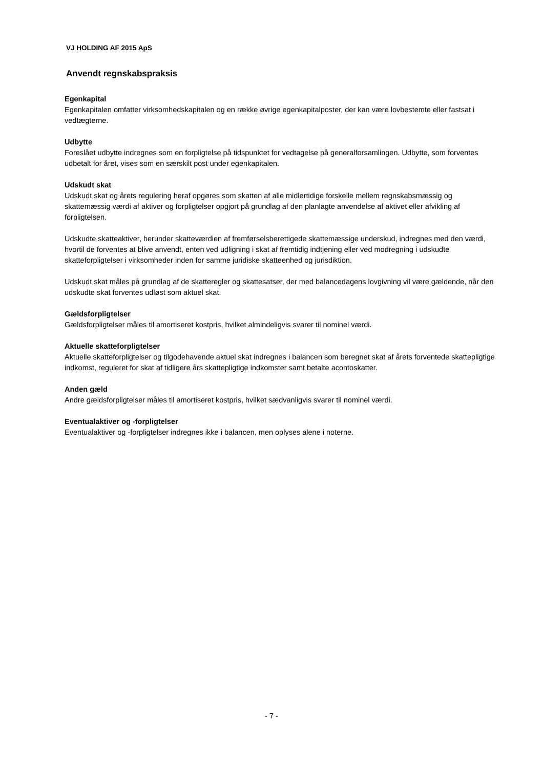VJ HOLDING AF 2015 ApS
Anvendt regnskabspraksis
Egenkapital
Egenkapitalen omfatter virksomhedskapitalen og en række øvrige egenkapitalposter, der kan være lovbestemte eller fastsat i vedtægterne.
Udbytte
Foreslået udbytte indregnes som en forpligtelse på tidspunktet for vedtagelse på generalforsamlingen. Udbytte, som forventes udbetalt for året, vises som en særskilt post under egenkapitalen.
Udskudt skat
Udskudt skat og årets regulering heraf opgøres som skatten af alle midlertidige forskelle mellem regnskabsmæssig og skattemæssig værdi af aktiver og forpligtelser opgjort på grundlag af den planlagte anvendelse af aktivet eller afvikling af forpligtelsen.
Udskudte skatteaktiver, herunder skatteværdien af fremførselsberettigede skattemæssige underskud, indregnes med den værdi, hvortil de forventes at blive anvendt, enten ved udligning i skat af fremtidig indtjening eller ved modregning i udskudte skatteforpligtelser i virksomheder inden for samme juridiske skatteenhed og jurisdiktion.
Udskudt skat måles på grundlag af de skatteregler og skattesatser, der med balancedagens lovgivning vil være gældende, når den udskudte skat forventes udløst som aktuel skat.
Gældsforpligtelser
Gældsforpligtelser måles til amortiseret kostpris, hvilket almindeligvis svarer til nominel værdi.
Aktuelle skatteforpligtelser
Aktuelle skatteforpligtelser og tilgodehavende aktuel skat indregnes i balancen som beregnet skat af årets forventede skattepligtige indkomst, reguleret for skat af tidligere års skattepligtige indkomster samt betalte acontoskatter.
Anden gæld
Andre gældsforpligtelser måles til amortiseret kostpris, hvilket sædvanligvis svarer til nominel værdi.
Eventualaktiver og -forpligtelser
Eventualaktiver og -forpligtelser indregnes ikke i balancen, men oplyses alene i noterne.
- 7 -